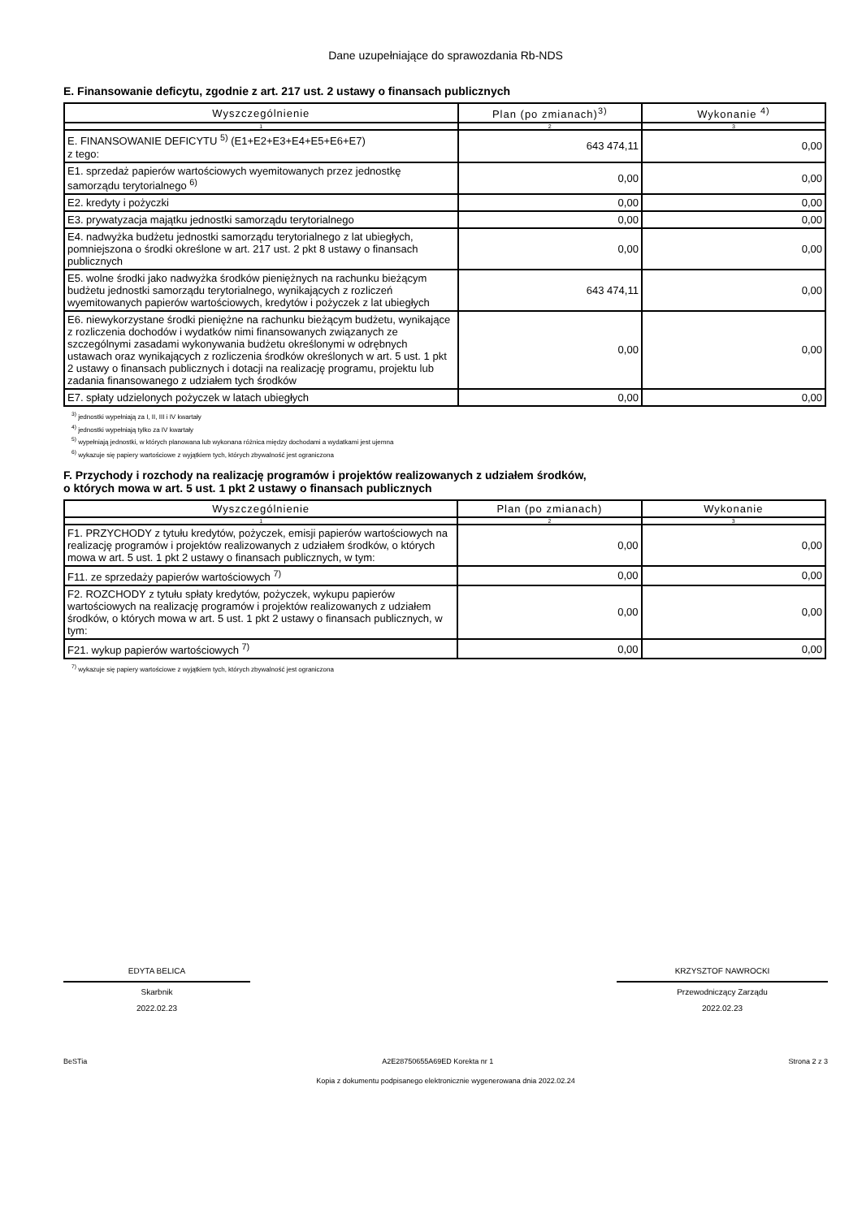Dane uzupełniające do sprawozdania Rb-NDS
E. Finansowanie deficytu, zgodnie z art. 217 ust. 2 ustawy o finansach publicznych
| Wyszczególnienie | Plan (po zmianach)<sup>3)</sup> | Wykonanie <sup>4)</sup> |
| --- | --- | --- |
| 1 | 2 | 3 |
| E. FINANSOWANIE DEFICYTU <sup>5)</sup> (E1+E2+E3+E4+E5+E6+E7) z tego: | 643 474,11 | 0,00 |
| E1. sprzedaż papierów wartościowych wyemitowanych przez jednostkę samorządu terytorialnego <sup>6)</sup> | 0,00 | 0,00 |
| E2. kredyty i pożyczki | 0,00 | 0,00 |
| E3. prywatyzacja majątku jednostki samorządu terytorialnego | 0,00 | 0,00 |
| E4. nadwyżka budżetu jednostki samorządu terytorialnego z lat ubiegłych, pomniejszona o środki określone w art. 217 ust. 2 pkt 8 ustawy o finansach publicznych | 0,00 | 0,00 |
| E5. wolne środki jako nadwyżka środków pieniężnych na rachunku bieżącym budżetu jednostki samorządu terytorialnego, wynikających z rozliczeń wyemitowanych papierów wartościowych, kredytów i pożyczek z lat ubiegłych | 643 474,11 | 0,00 |
| E6. niewykorzystane środki pieniężne na rachunku bieżącym budżetu, wynikające z rozliczenia dochodów i wydatków nimi finansowanych związanych ze szczególnymi zasadami wykonywania budżetu określonymi w odrębnych ustawach oraz wynikających z rozliczenia środków określonych w art. 5 ust. 1 pkt 2 ustawy o finansach publicznych i dotacji na realizację programu, projektu lub zadania finansowanego z udziałem tych środków | 0,00 | 0,00 |
| E7. spłaty udzielonych pożyczek w latach ubiegłych | 0,00 | 0,00 |
<sup>3)</sup> jednostki wypełniają za I, II, III i IV kwartały
<sup>4)</sup> jednostki wypełniają tylko za IV kwartały
<sup>5)</sup> wypełniają jednostki, w których planowana lub wykonana różnica między dochodami a wydatkami jest ujemna
<sup>6)</sup> wykazuje się papiery wartościowe z wyjątkiem tych, których zbywalność jest ograniczona
F. Przychody i rozchody na realizację programów i projektów realizowanych z udziałem środków,
o których mowa w art. 5 ust. 1 pkt 2 ustawy o finansach publicznych
| Wyszczególnienie | Plan (po zmianach) | Wykonanie |
| --- | --- | --- |
| 1 | 2 | 3 |
| F1. PRZYCHODY z tytułu kredytów, pożyczek, emisji papierów wartościowych na realizację programów i projektów realizowanych z udziałem środków, o których mowa w art. 5 ust. 1 pkt 2 ustawy o finansach publicznych, w tym: | 0,00 | 0,00 |
| F11. ze sprzedaży papierów wartościowych <sup>7)</sup> | 0,00 | 0,00 |
| F2. ROZCHODY z tytułu spłaty kredytów, pożyczek, wykupu papierów wartościowych na realizację programów i projektów realizowanych z udziałem środków, o których mowa w art. 5 ust. 1 pkt 2 ustawy o finansach publicznych, w tym: | 0,00 | 0,00 |
| F21. wykup papierów wartościowych <sup>7)</sup> | 0,00 | 0,00 |
<sup>7)</sup> wykazuje się papiery wartościowe z wyjątkiem tych, których zbywalność jest ograniczona
EDYTA BELICA
Skarbnik
2022.02.23
KRZYSZTOF NAWROCKI
Przewodniczący Zarządu
2022.02.23
BeSTia A2E28750655A69ED Korekta nr 1 Strona 2 z 3
Kopia z dokumentu podpisanego elektronicznie wygenerowana dnia 2022.02.24